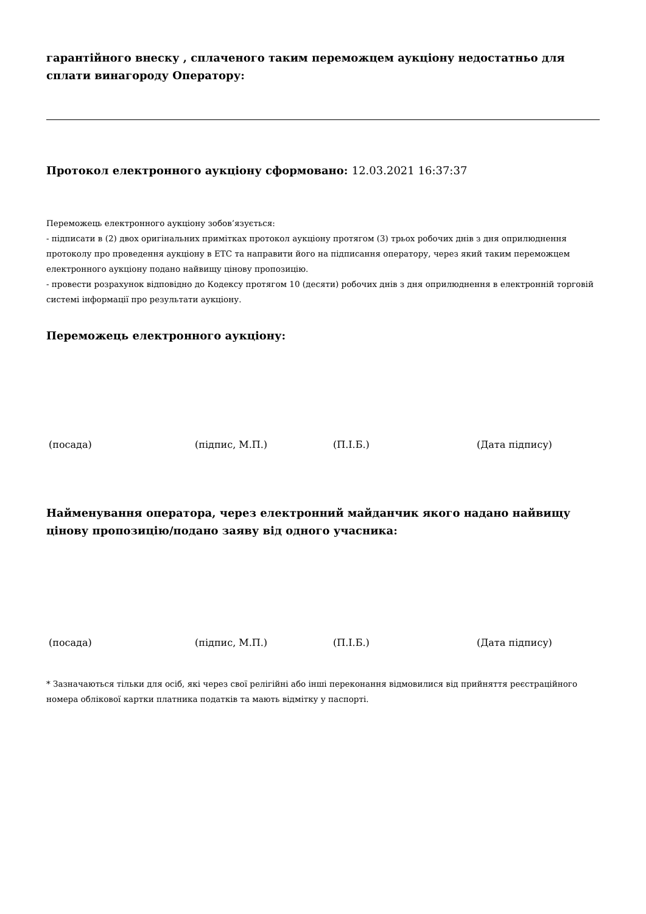гарантійного внеску , сплаченого таким переможцем аукціону недостатньо для сплати винагороду Оператору:
Протокол електронного аукціону сформовано: 12.03.2021 16:37:37
Переможець електронного аукціону зобов’язується:
- підписати в (2) двох оригінальних примітках протокол аукціону протягом (3) трьох робочих днів з дня оприлюднення протоколу про проведення аукціону в ЕТС та направити його на підписання оператору, через який таким переможцем електронного аукціону подано найвищу цінову пропозицію.
- провести розрахунок відповідно до Кодексу протягом 10 (десяти) робочих днів з дня оприлюднення в електронній торговій системі інформації про результати аукціону.
Переможець електронного аукціону:
(посада) (підпис, М.П.) (П.І.Б.) (Дата підпису)
Найменування оператора, через електронний майданчик якого надано найвищу цінову пропозицію/подано заяву від одного учасника:
(посада) (підпис, М.П.) (П.І.Б.) (Дата підпису)
* Зазначаються тільки для осіб, які через свої релігійні або інші переконання відмовилися від прийняття реєстраційного номера облікової картки платника податків та мають відмітку у паспорті.